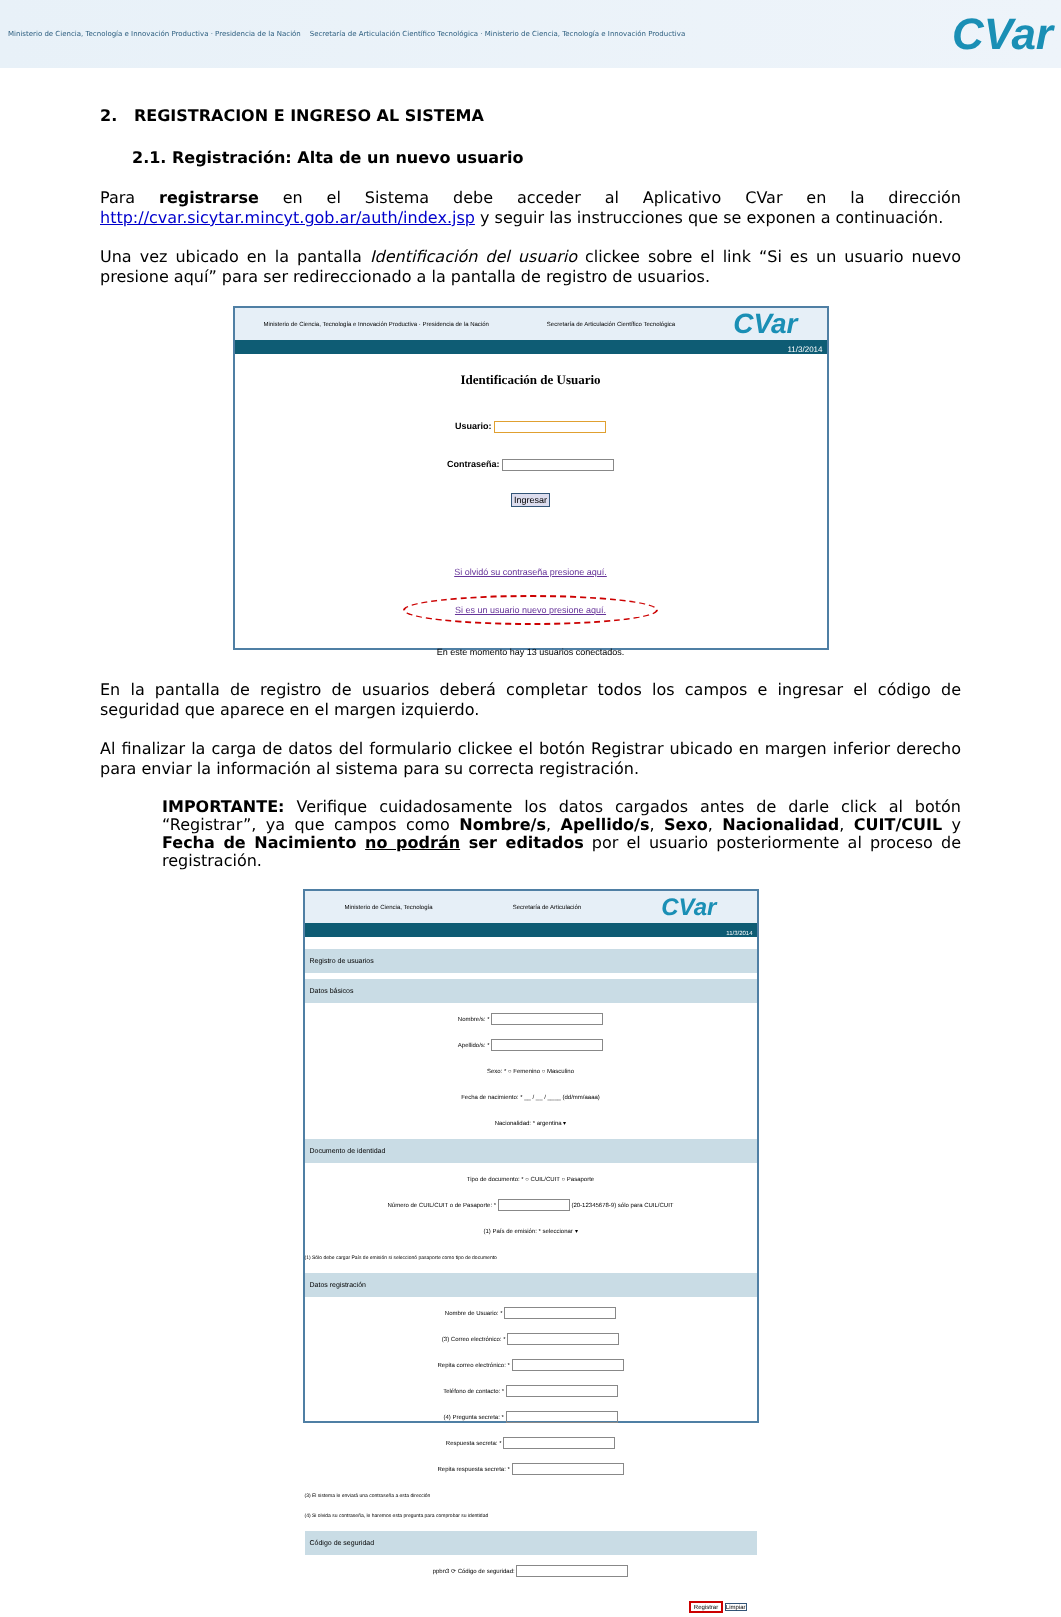Ministerio de Ciencia, Tecnología e Innovación Productiva · Presidencia de la Nación Secretaría de Articulación Científico Tecnológica · Ministerio de Ciencia, Tecnología e Innovación Productiva
CVar
2. REGISTRACION E INGRESO AL SISTEMA
2.1. Registración: Alta de un nuevo usuario
Para registrarse en el Sistema debe acceder al Aplicativo CVar en la dirección http://cvar.sicytar.mincyt.gob.ar/auth/index.jsp y seguir las instrucciones que se exponen a continuación.
Una vez ubicado en la pantalla Identificación del usuario clickee sobre el link “Si es un usuario nuevo presione aquí” para ser redireccionado a la pantalla de registro de usuarios.
Ministerio de Ciencia, Tecnología e Innovación Productiva · Presidencia de la Nación Secretaría de Articulación Científico Tecnológica CVar
11/3/2014
Identificación de Usuario
Usuario:
Contraseña:
Ingresar
Si olvidó su contraseña presione aquí.
Si es un usuario nuevo presione aquí.
En este momento hay 13 usuarios conectados.
En la pantalla de registro de usuarios deberá completar todos los campos e ingresar el código de seguridad que aparece en el margen izquierdo.
Al finalizar la carga de datos del formulario clickee el botón Registrar ubicado en margen inferior derecho para enviar la información al sistema para su correcta registración.
IMPORTANTE: Verifique cuidadosamente los datos cargados antes de darle click al botón “Registrar”, ya que campos como Nombre/s, Apellido/s, Sexo, Nacionalidad, CUIT/CUIL y Fecha de Nacimiento no podrán ser editados por el usuario posteriormente al proceso de registración.
Ministerio de Ciencia, Tecnología Secretaría de Articulación CVar
11/3/2014
Registro de usuarios
Datos básicos
Nombre/s: *
Apellido/s: *
Sexo: * ○ Femenino ○ Masculino
Fecha de nacimiento: * __ / __ / ____ (dd/mm/aaaa)
Nacionalidad: * argentina ▾
Documento de identidad
Tipo de documento: * ○ CUIL/CUIT ○ Pasaporte
Número de CUIL/CUIT o de Pasaporte: * (20-12345678-9) sólo para CUIL/CUIT
(1) País de emisión: * seleccionar ▾
(1) Sólo debe cargar País de emisión si seleccionó pasaporte como tipo de documento
Datos registración
Nombre de Usuario: *
(3) Correo electrónico: *
Repita correo electrónico: *
Teléfono de contacto: *
(4) Pregunta secreta: *
Respuesta secreta: *
Repita respuesta secreta: *
(3) El sistema le enviará una contraseña a esta dirección
(4) Si olvida su contraseña, le haremos esta pregunta para comprobar su identidad
Código de seguridad
ppbn3 ⟳ Código de seguridad:
Registrar Limpiar